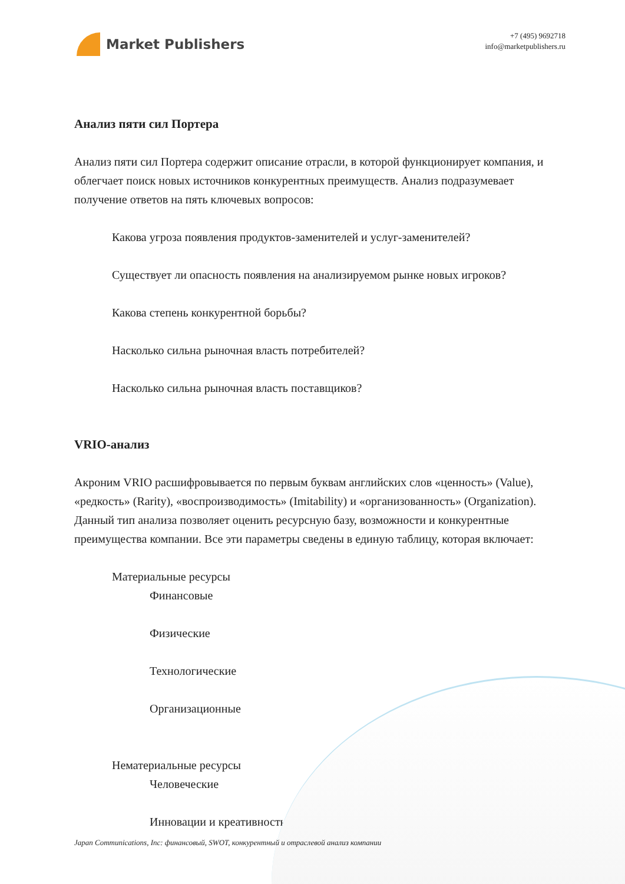Market Publishers
+7 (495) 9692718
info@marketpublishers.ru
Анализ пяти сил Портера
Анализ пяти сил Портера содержит описание отрасли, в которой функционирует компания, и облегчает поиск новых источников конкурентных преимуществ. Анализ подразумевает получение ответов на пять ключевых вопросов:
Какова угроза появления продуктов-заменителей и услуг-заменителей?
Существует ли опасность появления на анализируемом рынке новых игроков?
Какова степень конкурентной борьбы?
Насколько сильна рыночная власть потребителей?
Насколько сильна рыночная власть поставщиков?
VRIO-анализ
Акроним VRIO расшифровывается по первым буквам английских слов «ценность» (Value), «редкость» (Rarity), «воспроизводимость» (Imitability) и «организованность» (Organization). Данный тип анализа позволяет оценить ресурсную базу, возможности и конкурентные преимущества компании. Все эти параметры сведены в единую таблицу, которая включает:
Материальные ресурсы
Финансовые
Физические
Технологические
Организационные
Нематериальные ресурсы
Человеческие
Инновации и креативность
Japan Communications, Inc: финансовый, SWOT, конкурентный и отраслевой анализ компании